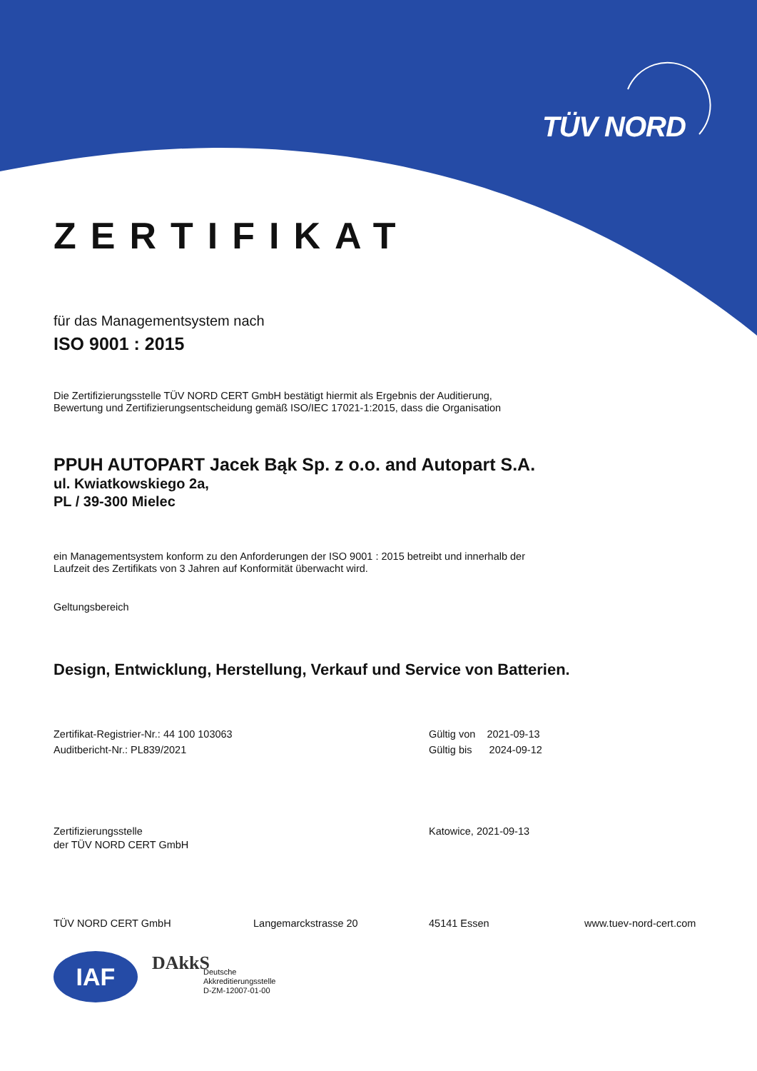TÜV NORD
ZERTIFIKAT
für das Managementsystem nach
ISO 9001 : 2015
Die Zertifizierungsstelle TÜV NORD CERT GmbH bestätigt hiermit als Ergebnis der Auditierung,
Bewertung und Zertifizierungsentscheidung gemäß ISO/IEC 17021-1:2015, dass die Organisation
PPUH AUTOPART Jacek Bąk Sp. z o.o. and Autopart S.A.
ul. Kwiatkowskiego 2a,
PL / 39-300 Mielec
ein Managementsystem konform zu den Anforderungen der ISO 9001 : 2015 betreibt und innerhalb der
Laufzeit des Zertifikats von 3 Jahren auf Konformität überwacht wird.
Geltungsbereich
Design, Entwicklung, Herstellung, Verkauf und Service von Batterien.
Zertifikat-Registrier-Nr.: 44 100 103063
Auditbericht-Nr.: PL839/2021
Gültig von 2021-09-13
Gültig bis 2024-09-12
Zertifizierungsstelle
der TÜV NORD CERT GmbH
Katowice, 2021-09-13
TÜV NORD CERT GmbH Langemarckstrasse 20 45141 Essen www.tuev-nord-cert.com
IAF
DAkkS
Deutsche
Akkreditierungsstelle
D-ZM-12007-01-00